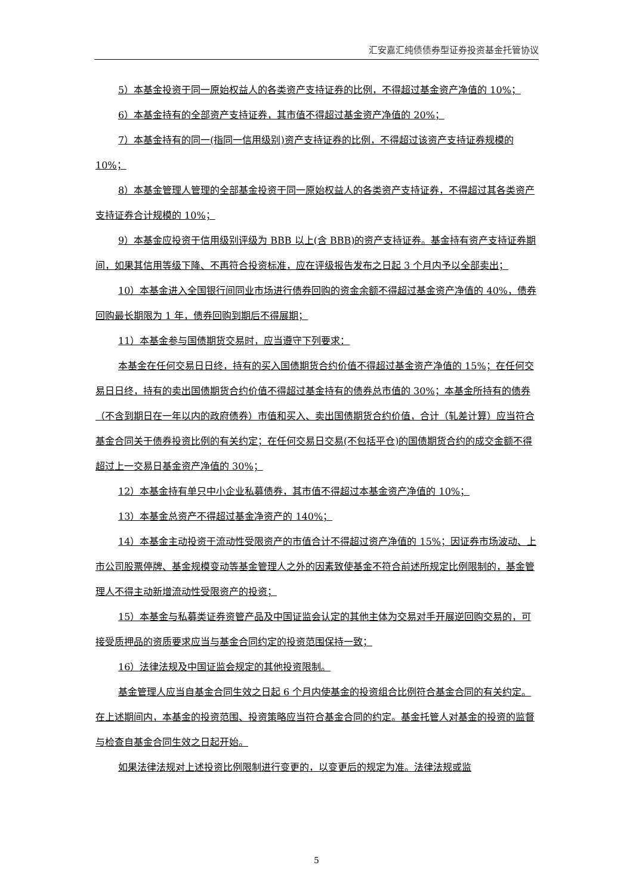汇安嘉汇纯债债券型证券投资基金托管协议
5）本基金投资于同一原始权益人的各类资产支持证券的比例，不得超过基金资产净值的 10%；
6）本基金持有的全部资产支持证券，其市值不得超过基金资产净值的 20%；
7）本基金持有的同一(指同一信用级别)资产支持证券的比例，不得超过该资产支持证券规模的 10%；
8）本基金管理人管理的全部基金投资于同一原始权益人的各类资产支持证券，不得超过其各类资产支持证券合计规模的 10%；
9）本基金应投资于信用级别评级为 BBB 以上(含 BBB)的资产支持证券。基金持有资产支持证券期间，如果其信用等级下降、不再符合投资标准，应在评级报告发布之日起 3 个月内予以全部卖出；
10）本基金进入全国银行间同业市场进行债券回购的资金余额不得超过基金资产净值的 40%，债券回购最长期限为 1 年，债券回购到期后不得展期；
11）本基金参与国债期货交易时，应当遵守下列要求：
本基金在任何交易日日终，持有的买入国债期货合约价值不得超过基金资产净值的 15%；在任何交易日日终，持有的卖出国债期货合约价值不得超过基金持有的债券总市值的 30%；本基金所持有的债券（不含到期日在一年以内的政府债券）市值和买入、卖出国债期货合约价值，合计（轧差计算）应当符合基金合同关于债券投资比例的有关约定；在任何交易日交易(不包括平仓)的国债期货合约的成交金额不得超过上一交易日基金资产净值的 30%；
12）本基金持有单只中小企业私募债券，其市值不得超过本基金资产净值的 10%；
13）本基金总资产不得超过基金净资产的 140%；
14）本基金主动投资于流动性受限资产的市值合计不得超过资产净值的 15%；因证券市场波动、上市公司股票停牌、基金规模变动等基金管理人之外的因素致使基金不符合前述所规定比例限制的，基金管理人不得主动新增流动性受限资产的投资；
15）本基金与私募类证券资管产品及中国证监会认定的其他主体为交易对手开展逆回购交易的，可接受质押品的资质要求应当与基金合同约定的投资范围保持一致；
16）法律法规及中国证监会规定的其他投资限制。
基金管理人应当自基金合同生效之日起 6 个月内使基金的投资组合比例符合基金合同的有关约定。在上述期间内，本基金的投资范围、投资策略应当符合基金合同的约定。基金托管人对基金的投资的监督与检查自基金合同生效之日起开始。
如果法律法规对上述投资比例限制进行变更的，以变更后的规定为准。法律法规或监
5